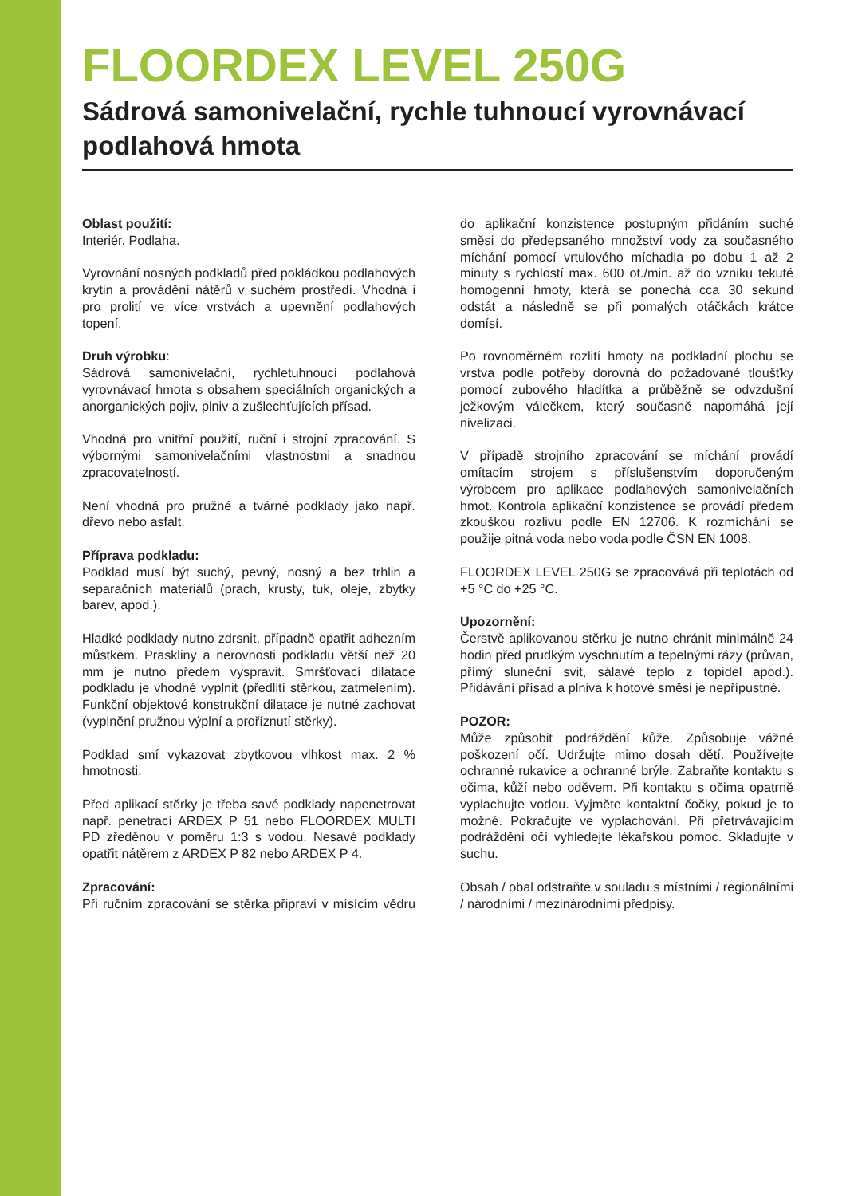FLOORDEX LEVEL 250G
Sádrová samonivelační, rychle tuhnoucí vyrovnávací podlahová hmota
Oblast použití:
Interiér. Podlaha.
Vyrovnání nosných podkladů před pokládkou podlahových krytin a provádění nátěrů v suchém prostředí. Vhodná i pro prolití ve více vrstvách a upevnění podlahových topení.
Druh výrobku:
Sádrová samonivelační, rychletuhnoucí podlahová vyrovnávací hmota s obsahem speciálních organických a anorganických pojiv, plniv a zušlechťujících přísad.
Vhodná pro vnitřní použití, ruční i strojní zpracování. S výbornými samonivelačními vlastnostmi a snadnou zpracovatelností.
Není vhodná pro pružné a tvárné podklady jako např. dřevo nebo asfalt.
Příprava podkladu:
Podklad musí být suchý, pevný, nosný a bez trhlin a separačních materiálů (prach, krusty, tuk, oleje, zbytky barev, apod.).
Hladké podklady nutno zdrsnit, případně opatřit adhezním můstkem. Praskliny a nerovnosti podkladu větší než 20 mm je nutno předem vyspravit. Smršťovací dilatace podkladu je vhodné vyplnit (předlití stěrkou, zatmelením). Funkční objektové konstrukční dilatace je nutné zachovat (vyplnění pružnou výplní a proříznutí stěrky).
Podklad smí vykazovat zbytkovou vlhkost max. 2 % hmotnosti.
Před aplikací stěrky je třeba savé podklady napenetrovat např. penetrací ARDEX P 51 nebo FLOORDEX MULTI PD zředěnou v poměru 1:3 s vodou. Nesavé podklady opatřit nátěrem z ARDEX P 82 nebo ARDEX P 4.
Zpracování:
Při ručním zpracování se stěrka připraví v mísícím vědru do aplikační konzistence postupným přidáním suché směsi do předepsaného množství vody za současného míchání pomocí vrtulového míchadla po dobu 1 až 2 minuty s rychlostí max. 600 ot./min. až do vzniku tekuté homogenní hmoty, která se ponechá cca 30 sekund odstát a následně se při pomalých otáčkách krátce domísí.
Po rovnoměrném rozlití hmoty na podkladní plochu se vrstva podle potřeby dorovná do požadované tloušťky pomocí zubového hladítka a průběžně se odvzdušní ježkovým válečkem, který současně napomáhá její nivelizaci.
V případě strojního zpracování se míchání provádí omítacím strojem s příslušenstvím doporučeným výrobcem pro aplikace podlahových samonivelačních hmot. Kontrola aplikační konzistence se provádí předem zkouškou rozlivu podle EN 12706. K rozmíchání se použije pitná voda nebo voda podle ČSN EN 1008.
FLOORDEX LEVEL 250G se zpracovává při teplotách od +5 °C do +25 °C.
Upozornění:
Čerstvě aplikovanou stěrku je nutno chránit minimálně 24 hodin před prudkým vyschnutím a tepelnými rázy (průvan, přímý sluneční svit, sálavé teplo z topidel apod.). Přidávání přísad a plniva k hotové směsi je nepřípustné.
POZOR:
Může způsobit podráždění kůže. Způsobuje vážné poškození očí. Udržujte mimo dosah dětí. Používejte ochranné rukavice a ochranné brýle. Zabraňte kontaktu s očima, kůží nebo oděvem. Při kontaktu s očima opatrně vyplachujte vodou. Vyjměte kontaktní čočky, pokud je to možné. Pokračujte ve vyplachování. Při přetrvávajícím podráždění očí vyhledejte lékařskou pomoc. Skladujte v suchu.
Obsah / obal odstraňte v souladu s místními / regionálními / národními / mezinárodními předpisy.